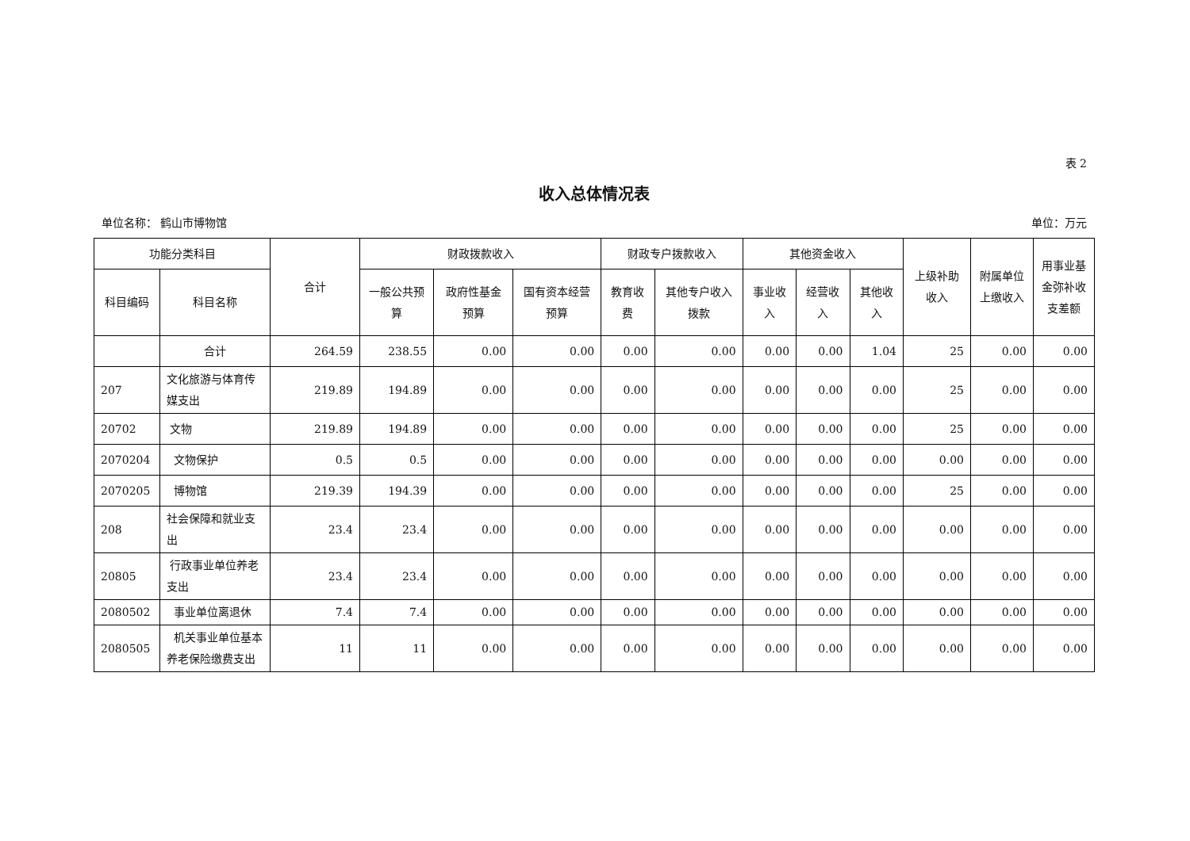表 2
收入总体情况表
单位名称： 鹤山市博物馆 单位：万元
| 功能分类科目 | | 合计 | 财政拨款收入 | | | 财政专户拨款收入 | | 其他资金收入 | | | 上级补助收入 | 附属单位上缴收入 | 用事业基金弥补收支差额 |
| --- | --- | --- | --- | --- | --- | --- | --- | --- | --- | --- | --- | --- | --- |
| 科目编码 | 科目名称 | | 一般公共预算 | 政府性基金预算 | 国有资本经营预算 | 教育收费 | 其他专户收入拨款 | 事业收入 | 经营收入 | 其他收入 | | | |
| | 合计 | 264.59 | 238.55 | 0.00 | 0.00 | 0.00 | 0.00 | 0.00 | 0.00 | 1.04 | 25 | 0.00 | 0.00 |
| 207 | 文化旅游与体育传媒支出 | 219.89 | 194.89 | 0.00 | 0.00 | 0.00 | 0.00 | 0.00 | 0.00 | 0.00 | 25 | 0.00 | 0.00 |
| 20702 | 文物 | 219.89 | 194.89 | 0.00 | 0.00 | 0.00 | 0.00 | 0.00 | 0.00 | 0.00 | 25 | 0.00 | 0.00 |
| 2070204 | 文物保护 | 0.5 | 0.5 | 0.00 | 0.00 | 0.00 | 0.00 | 0.00 | 0.00 | 0.00 | 0.00 | 0.00 | 0.00 |
| 2070205 | 博物馆 | 219.39 | 194.39 | 0.00 | 0.00 | 0.00 | 0.00 | 0.00 | 0.00 | 0.00 | 25 | 0.00 | 0.00 |
| 208 | 社会保障和就业支出 | 23.4 | 23.4 | 0.00 | 0.00 | 0.00 | 0.00 | 0.00 | 0.00 | 0.00 | 0.00 | 0.00 | 0.00 |
| 20805 | 行政事业单位养老支出 | 23.4 | 23.4 | 0.00 | 0.00 | 0.00 | 0.00 | 0.00 | 0.00 | 0.00 | 0.00 | 0.00 | 0.00 |
| 2080502 | 事业单位离退休 | 7.4 | 7.4 | 0.00 | 0.00 | 0.00 | 0.00 | 0.00 | 0.00 | 0.00 | 0.00 | 0.00 | 0.00 |
| 2080505 | 机关事业单位基本养老保险缴费支出 | 11 | 11 | 0.00 | 0.00 | 0.00 | 0.00 | 0.00 | 0.00 | 0.00 | 0.00 | 0.00 | 0.00 |